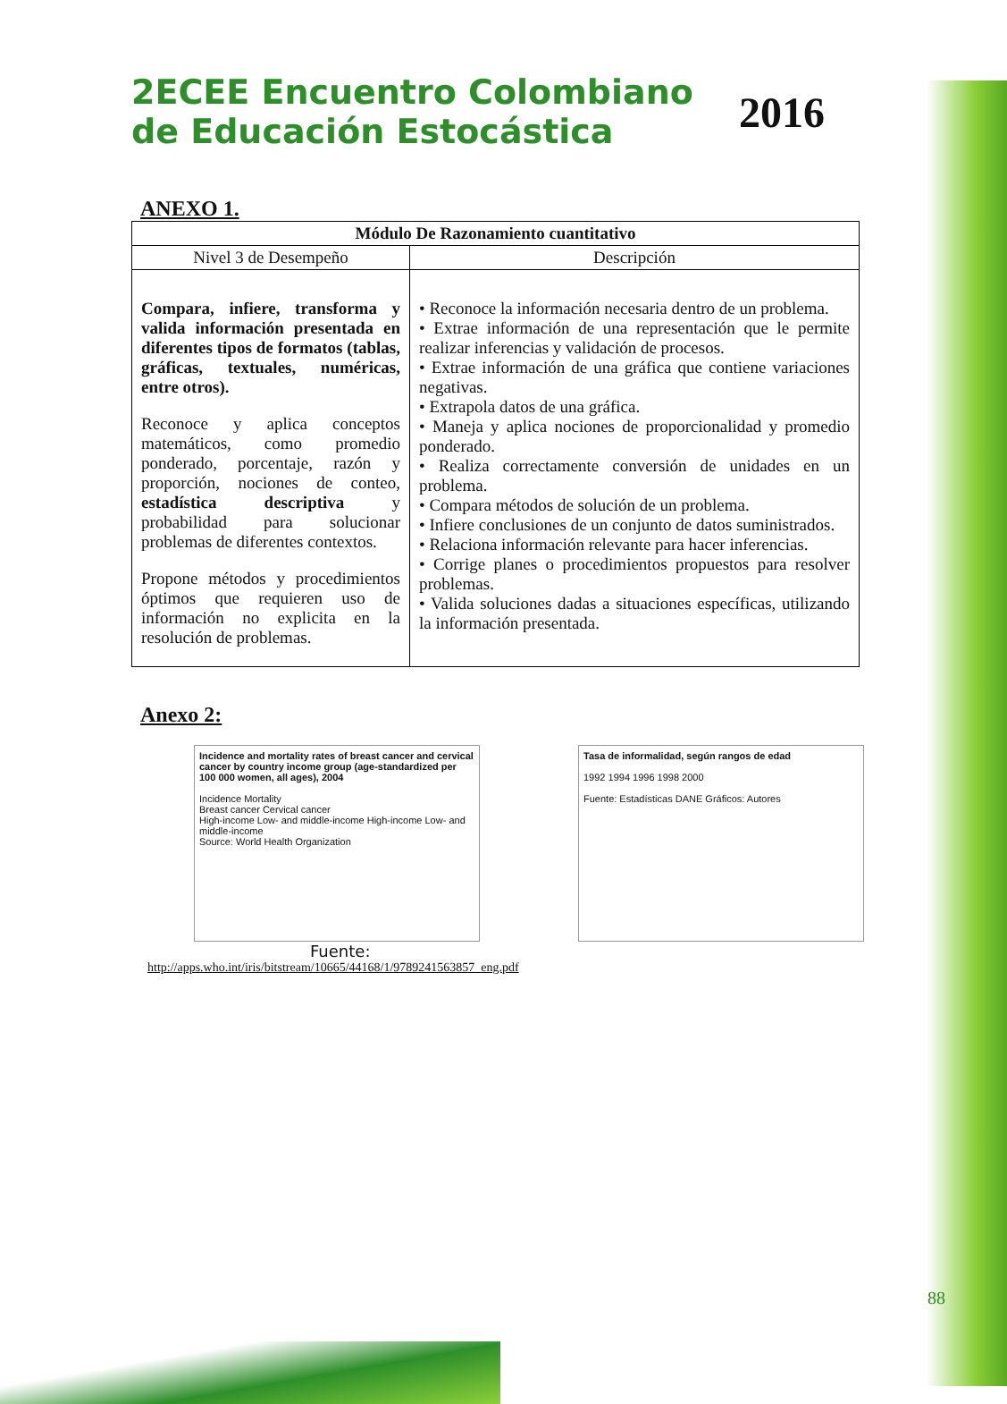2ECEE Encuentro Colombiano
de Educación Estocástica
2016
ANEXO 1.
| Módulo De Razonamiento cuantitativo | |
| --- | --- |
| Nivel 3 de Desempeño | Descripción |
| Compara, infiere, transforma y valida información presentada en diferentes tipos de formatos (tablas, gráficas, textuales, numéricas, entre otros). Reconoce y aplica conceptos matemáticos, como promedio ponderado, porcentaje, razón y proporción, nociones de conteo, estadística descriptiva y probabilidad para solucionar problemas de diferentes contextos. Propone métodos y procedimientos óptimos que requieren uso de información no explicita en la resolución de problemas. | • Reconoce la información necesaria dentro de un problema. • Extrae información de una representación que le permite realizar inferencias y validación de procesos. • Extrae información de una gráfica que contiene variaciones negativas. • Extrapola datos de una gráfica. • Maneja y aplica nociones de proporcionalidad y promedio ponderado. • Realiza correctamente conversión de unidades en un problema. • Compara métodos de solución de un problema. • Infiere conclusiones de un conjunto de datos suministrados. • Relaciona información relevante para hacer inferencias. • Corrige planes o procedimientos propuestos para resolver problemas. • Valida soluciones dadas a situaciones específicas, utilizando la información presentada. |
Anexo 2:
Incidence and mortality rates of breast cancer and cervical cancer by country income group (age-standardized per 100 000 women, all ages), 2004
Incidence Mortality
Breast cancer Cervical cancer
High-income Low- and middle-income High-income Low- and middle-income
Source: World Health Organization
Tasa de informalidad, según rangos de edad
1992 1994 1996 1998 2000
Fuente: Estadísticas DANE Gráficos: Autores
Fuente:
http://apps.who.int/iris/bitstream/10665/44168/1/9789241563857_eng.pdf
88